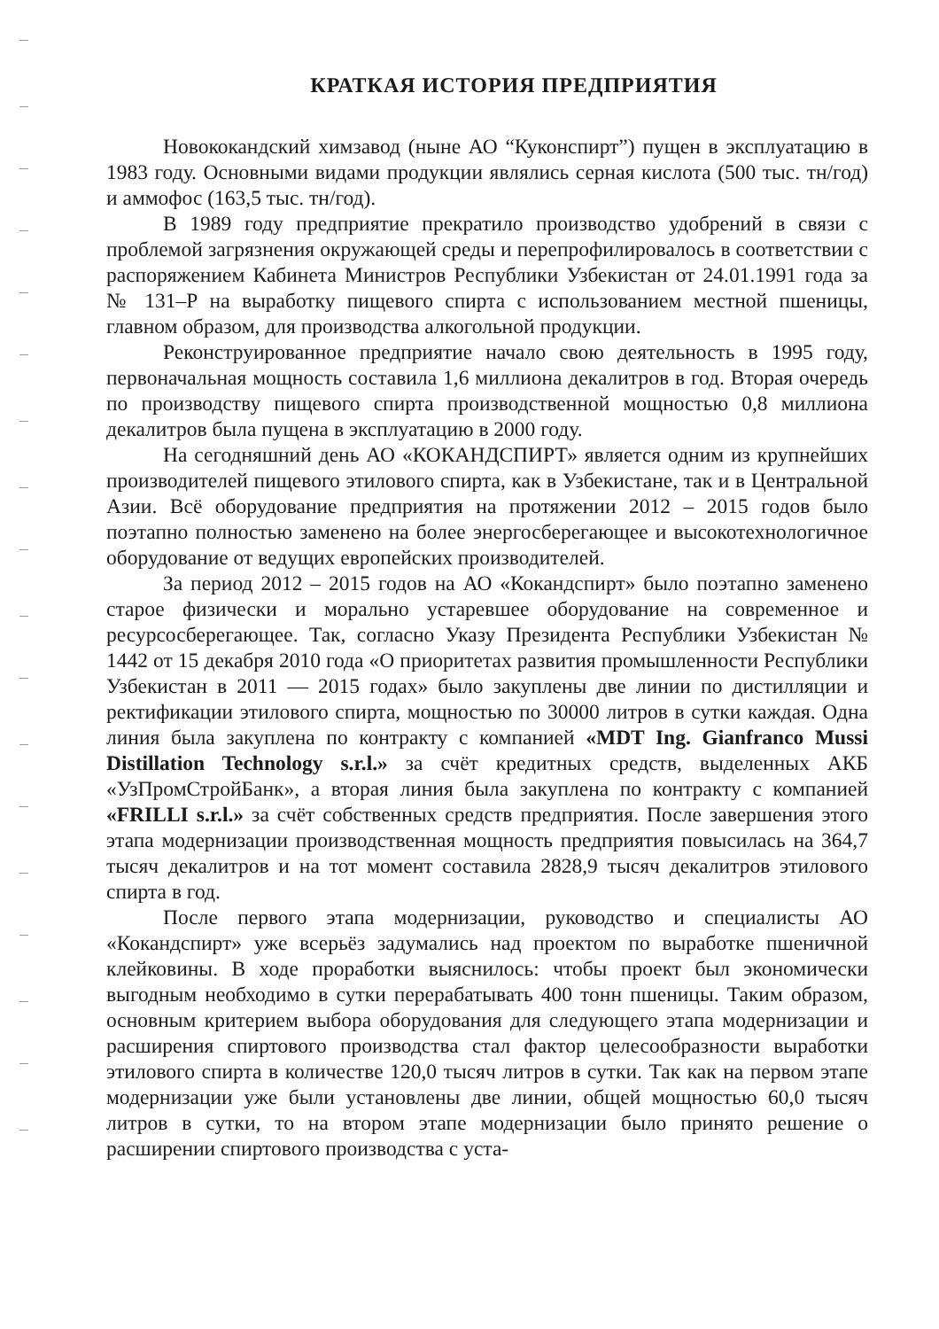КРАТКАЯ ИСТОРИЯ ПРЕДПРИЯТИЯ
Новококандский химзавод (ныне АО “Куконспирт”) пущен в эксплуатацию в 1983 году. Основными видами продукции являлись серная кислота (500 тыс. тн/год) и аммофос (163,5 тыс. тн/год).
В 1989 году предприятие прекратило производство удобрений в связи с проблемой загрязнения окружающей среды и перепрофилировалось в соответствии с распоряжением Кабинета Министров Республики Узбекистан от 24.01.1991 года за № 131–Р на выработку пищевого спирта с использованием местной пшеницы, главном образом, для производства алкогольной продукции.
Реконструированное предприятие начало свою деятельность в 1995 году, первоначальная мощность составила 1,6 миллиона декалитров в год. Вторая очередь по производству пищевого спирта производственной мощностью 0,8 миллиона декалитров была пущена в эксплуатацию в 2000 году.
На сегодняшний день АО «КОКАНДСПИРТ» является одним из крупнейших производителей пищевого этилового спирта, как в Узбекистане, так и в Центральной Азии. Всё оборудование предприятия на протяжении 2012 – 2015 годов было поэтапно полностью заменено на более энергосберегающее и высокотехнологичное оборудование от ведущих европейских производителей.
За период 2012 – 2015 годов на АО «Кокандспирт» было поэтапно заменено старое физически и морально устаревшее оборудование на современное и ресурсосберегающее. Так, согласно Указу Президента Республики Узбекистан № 1442 от 15 декабря 2010 года «О приоритетах развития промышленности Республики Узбекистан в 2011 — 2015 годах» было закуплены две линии по дистилляции и ректификации этилового спирта, мощностью по 30000 литров в сутки каждая. Одна линия была закуплена по контракту с компанией «MDT Ing. Gianfranco Mussi Distillation Technology s.r.l.» за счёт кредитных средств, выделенных АКБ «УзПромСтройБанк», а вторая линия была закуплена по контракту с компанией «FRILLI s.r.l.» за счёт собственных средств предприятия. После завершения этого этапа модернизации производственная мощность предприятия повысилась на 364,7 тысяч декалитров и на тот момент составила 2828,9 тысяч декалитров этилового спирта в год.
После первого этапа модернизации, руководство и специалисты АО «Кокандспирт» уже всерьёз задумались над проектом по выработке пшеничной клейковины. В ходе проработки выяснилось: чтобы проект был экономически выгодным необходимо в сутки перерабатывать 400 тонн пшеницы. Таким образом, основным критерием выбора оборудования для следующего этапа модернизации и расширения спиртового производства стал фактор целесообразности выработки этилового спирта в количестве 120,0 тысяч литров в сутки. Так как на первом этапе модернизации уже были установлены две линии, общей мощностью 60,0 тысяч литров в сутки, то на втором этапе модернизации было принято решение о расширении спиртового производства с уста-